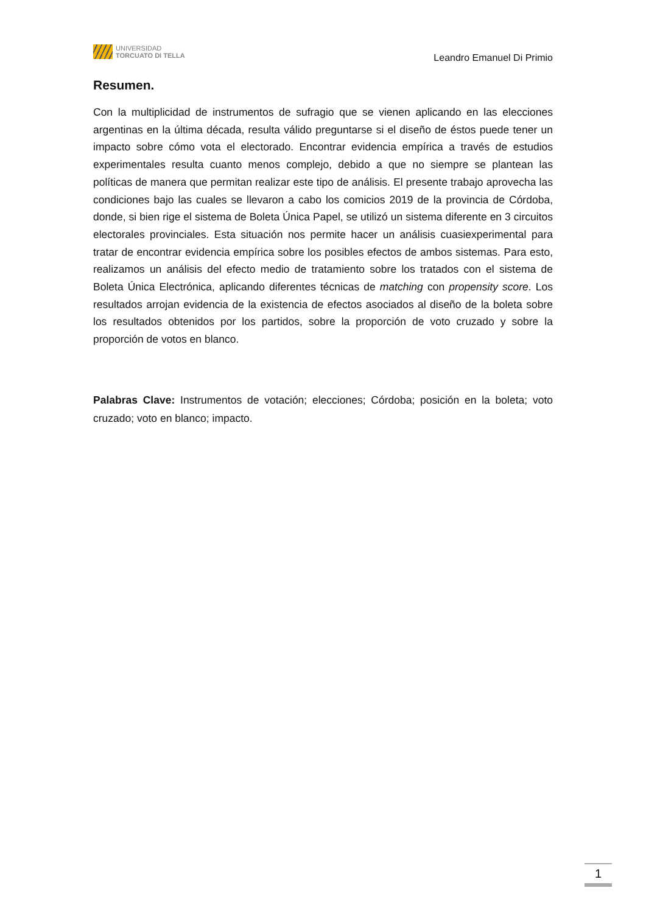UNIVERSIDAD
TORCUATO DI TELLA
Leandro Emanuel Di Primio
Resumen.
Con la multiplicidad de instrumentos de sufragio que se vienen aplicando en las elecciones argentinas en la última década, resulta válido preguntarse si el diseño de éstos puede tener un impacto sobre cómo vota el electorado. Encontrar evidencia empírica a través de estudios experimentales resulta cuanto menos complejo, debido a que no siempre se plantean las políticas de manera que permitan realizar este tipo de análisis. El presente trabajo aprovecha las condiciones bajo las cuales se llevaron a cabo los comicios 2019 de la provincia de Córdoba, donde, si bien rige el sistema de Boleta Única Papel, se utilizó un sistema diferente en 3 circuitos electorales provinciales. Esta situación nos permite hacer un análisis cuasiexperimental para tratar de encontrar evidencia empírica sobre los posibles efectos de ambos sistemas. Para esto, realizamos un análisis del efecto medio de tratamiento sobre los tratados con el sistema de Boleta Única Electrónica, aplicando diferentes técnicas de matching con propensity score. Los resultados arrojan evidencia de la existencia de efectos asociados al diseño de la boleta sobre los resultados obtenidos por los partidos, sobre la proporción de voto cruzado y sobre la proporción de votos en blanco.
Palabras Clave: Instrumentos de votación; elecciones; Córdoba; posición en la boleta; voto cruzado; voto en blanco; impacto.
1